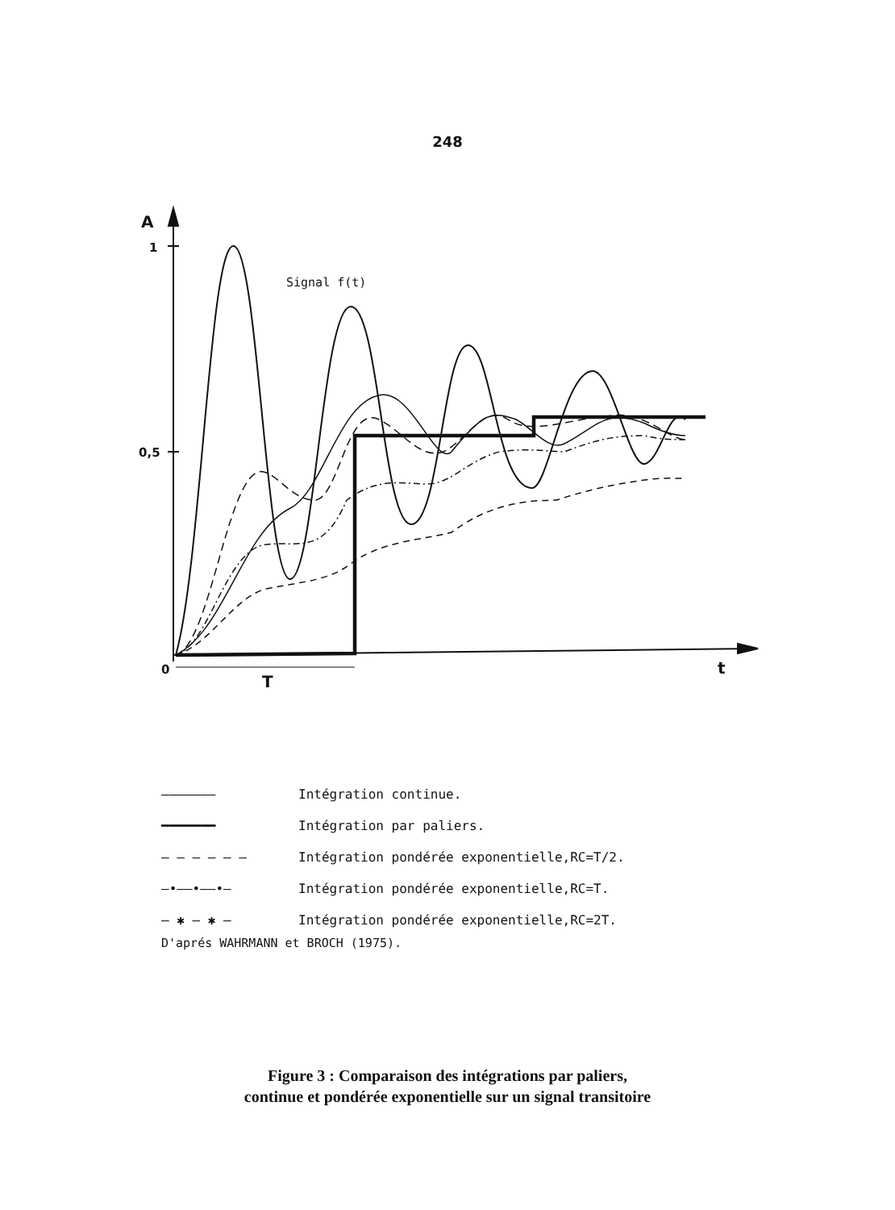248
A
1
0,5
0
T
t
Signal f(t)
——————— Intégration continue.
━━━━━━━ Intégration par paliers.
— — — — — — Intégration pondérée exponentielle,RC=T/2.
—•——•——•— Intégration pondérée exponentielle,RC=T.
— ✱ — ✱ — Intégration pondérée exponentielle,RC=2T.
D'aprés WAHRMANN et BROCH (1975).
Figure 3 : Comparaison des intégrations par paliers,
continue et pondérée exponentielle sur un signal transitoire